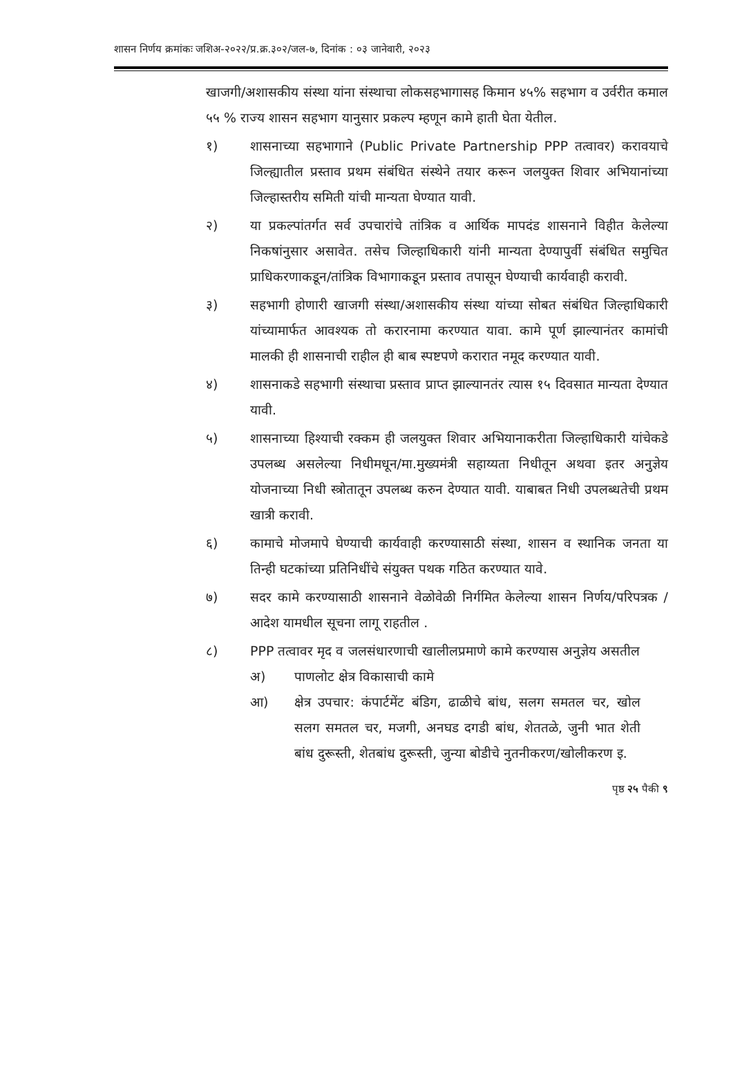शासन निर्णय क्रमांकः जशिअ-२०२२/प्र.क्र.३०२/जल-७, दिनांक : ०३ जानेवारी, २०२३
खाजगी/अशासकीय संस्था यांना संस्थाचा लोकसहभागासह किमान ४५% सहभाग व उर्वरीत कमाल ५५ % राज्य शासन सहभाग यानुसार प्रकल्प म्हणून कामे हाती घेता येतील.
१) शासनाच्या सहभागाने (Public Private Partnership PPP तत्वावर) करावयाचे जिल्ह्यातील प्रस्ताव प्रथम संबंधित संस्थेने तयार करून जलयुक्त शिवार अभियानांच्या जिल्हास्तरीय समिती यांची मान्यता घेण्यात यावी.
२) या प्रकल्पांतर्गत सर्व उपचारांचे तांत्रिक व आर्थिक मापदंड शासनाने विहीत केलेल्या निकषांनुसार असावेत. तसेच जिल्हाधिकारी यांनी मान्यता देण्यापुर्वी संबंधित समुचित प्राधिकरणाकडून/तांत्रिक विभागाकडून प्रस्ताव तपासून घेण्याची कार्यवाही करावी.
३) सहभागी होणारी खाजगी संस्था/अशासकीय संस्था यांच्या सोबत संबंधित जिल्हाधिकारी यांच्यामार्फत आवश्यक तो करारनामा करण्यात यावा. कामे पूर्ण झाल्यानंतर कामांची मालकी ही शासनाची राहील ही बाब स्पष्टपणे करारात नमूद करण्यात यावी.
४) शासनाकडे सहभागी संस्थाचा प्रस्ताव प्राप्त झाल्यानतंर त्यास १५ दिवसात मान्यता देण्यात यावी.
५) शासनाच्या हिश्याची रक्कम ही जलयुक्त शिवार अभियानाकरीता जिल्हाधिकारी यांचेकडे उपलब्ध असलेल्या निधीमधून/मा.मुख्यमंत्री सहाय्यता निधीतून अथवा इतर अनुज्ञेय योजनाच्या निधी स्त्रोतातून उपलब्ध करुन देण्यात यावी. याबाबत निधी उपलब्धतेची प्रथम खात्री करावी.
६) कामाचे मोजमापे घेण्याची कार्यवाही करण्यासाठी संस्था, शासन व स्थानिक जनता या तिन्ही घटकांच्या प्रतिनिधींचे संयुक्त पथक गठित करण्यात यावे.
७) सदर कामे करण्यासाठी शासनाने वेळोवेळी निर्गमित केलेल्या शासन निर्णय/परिपत्रक /आदेश यामधील सूचना लागू राहतील .
८) PPP तत्वावर मृद व जलसंधारणाची खालीलप्रमाणे कामे करण्यास अनुज्ञेय असतील
अ) पाणलोट क्षेत्र विकासाची कामे
आ) क्षेत्र उपचार: कंपार्टमेंट बंडिग, ढाळीचे बांध, सलग समतल चर, खोल सलग समतल चर, मजगी, अनघड दगडी बांध, शेततळे, जुनी भात शेती बांध दुरूस्ती, शेतबांध दुरूस्ती, जुन्या बोडीचे नुतनीकरण/खोलीकरण इ.
पृष्ठ २५ पैकी ९